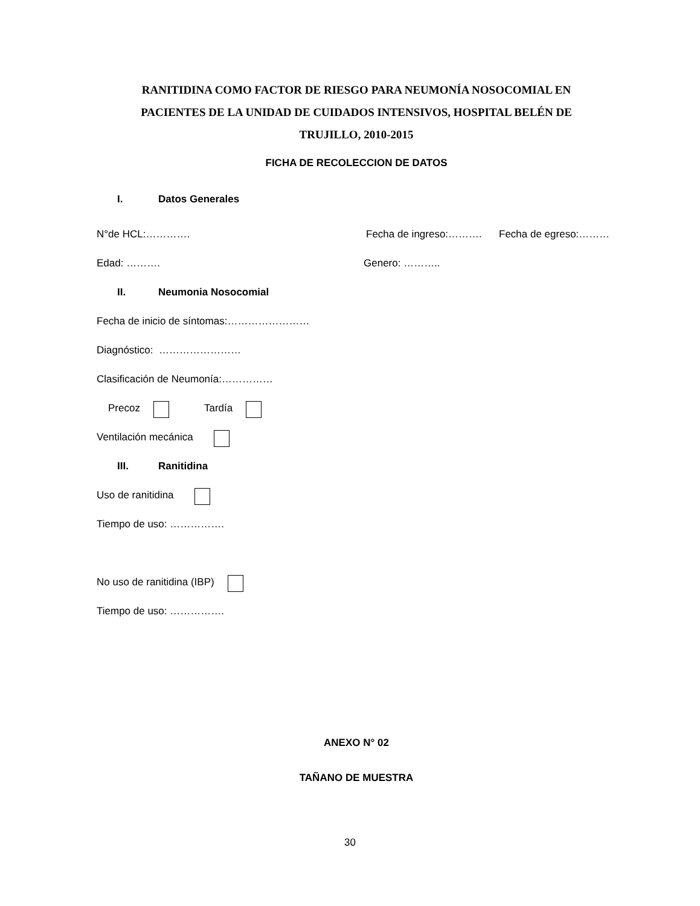RANITIDINA COMO FACTOR DE RIESGO PARA NEUMONÍA NOSOCOMIAL EN PACIENTES DE LA UNIDAD DE CUIDADOS INTENSIVOS, HOSPITAL BELÉN DE TRUJILLO, 2010-2015
FICHA DE RECOLECCION DE DATOS
I. Datos Generales
N°de HCL:…………. Fecha de ingreso:………. Fecha de egreso:………
Edad: ………. Genero: ………..
II. Neumonia Nosocomial
Fecha de inicio de síntomas:……………………
Diagnóstico: ……………………
Clasificación de Neumonía:……………
Precoz Tardía
Ventilación mecánica
III. Ranitidina
Uso de ranitidina
Tiempo de uso: …………….
No uso de ranitidina (IBP)
Tiempo de uso: …………….
ANEXO N° 02
TAÑANO DE MUESTRA
30